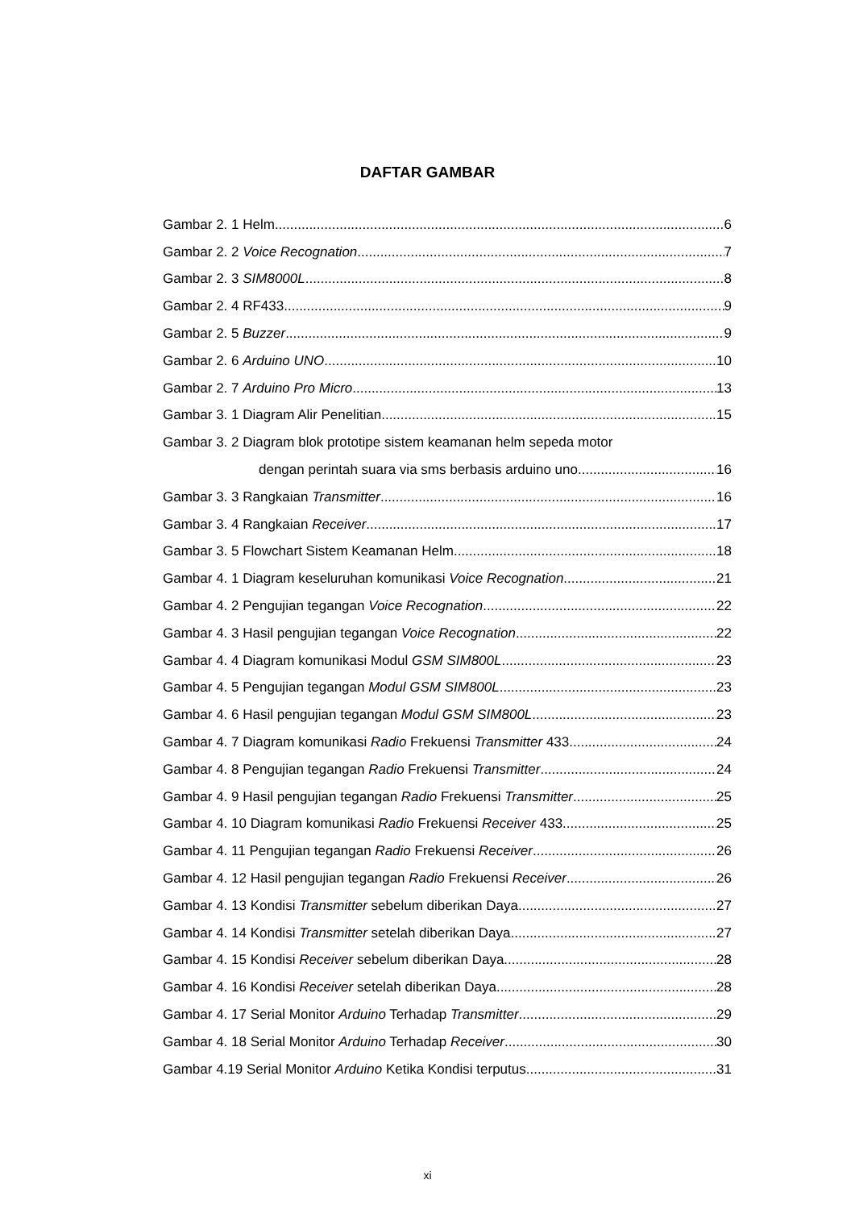DAFTAR GAMBAR
Gambar 2. 1 Helm 6
Gambar 2. 2 Voice Recognation 7
Gambar 2. 3 SIM8000L 8
Gambar 2. 4 RF433 9
Gambar 2. 5 Buzzer 9
Gambar 2. 6 Arduino UNO 10
Gambar 2. 7 Arduino Pro Micro 13
Gambar 3. 1 Diagram Alir Penelitian 15
Gambar 3. 2 Diagram blok prototipe sistem keamanan helm sepeda motor
dengan perintah suara via sms berbasis arduino uno 16
Gambar 3. 3 Rangkaian Transmitter 16
Gambar 3. 4 Rangkaian Receiver 17
Gambar 3. 5 Flowchart Sistem Keamanan Helm 18
Gambar 4. 1 Diagram keseluruhan komunikasi Voice Recognation 21
Gambar 4. 2 Pengujian tegangan Voice Recognation 22
Gambar 4. 3 Hasil pengujian tegangan Voice Recognation 22
Gambar 4. 4 Diagram komunikasi Modul GSM SIM800L 23
Gambar 4. 5 Pengujian tegangan Modul GSM SIM800L 23
Gambar 4. 6 Hasil pengujian tegangan Modul GSM SIM800L 23
Gambar 4. 7 Diagram komunikasi Radio Frekuensi Transmitter 433 24
Gambar 4. 8 Pengujian tegangan Radio Frekuensi Transmitter 24
Gambar 4. 9 Hasil pengujian tegangan Radio Frekuensi Transmitter 25
Gambar 4. 10 Diagram komunikasi Radio Frekuensi Receiver 433 25
Gambar 4. 11 Pengujian tegangan Radio Frekuensi Receiver 26
Gambar 4. 12 Hasil pengujian tegangan Radio Frekuensi Receiver 26
Gambar 4. 13 Kondisi Transmitter sebelum diberikan Daya 27
Gambar 4. 14 Kondisi Transmitter setelah diberikan Daya 27
Gambar 4. 15 Kondisi Receiver sebelum diberikan Daya 28
Gambar 4. 16 Kondisi Receiver setelah diberikan Daya 28
Gambar 4. 17 Serial Monitor Arduino Terhadap Transmitter 29
Gambar 4. 18 Serial Monitor Arduino Terhadap Receiver 30
Gambar 4.19 Serial Monitor Arduino Ketika Kondisi terputus 31
xi